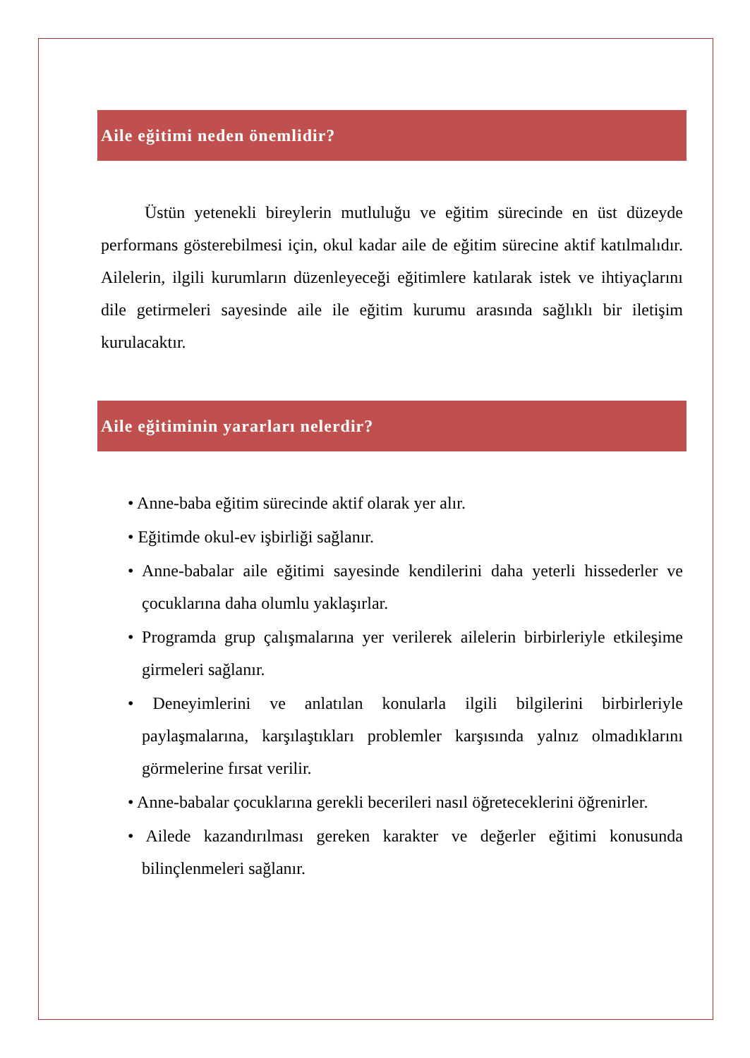Aile eğitimi neden önemlidir?
Üstün yetenekli bireylerin mutluluğu ve eğitim sürecinde en üst düzeyde performans gösterebilmesi için, okul kadar aile de eğitim sürecine aktif katılmalıdır. Ailelerin, ilgili kurumların düzenleyeceği eğitimlere katılarak istek ve ihtiyaçlarını dile getirmeleri sayesinde aile ile eğitim kurumu arasında sağlıklı bir iletişim kurulacaktır.
Aile eğitiminin yararları nelerdir?
• Anne-baba eğitim sürecinde aktif olarak yer alır.
• Eğitimde okul-ev işbirliği sağlanır.
• Anne-babalar aile eğitimi sayesinde kendilerini daha yeterli hissederler ve çocuklarına daha olumlu yaklaşırlar.
• Programda grup çalışmalarına yer verilerek ailelerin birbirleriyle etkileşime girmeleri sağlanır.
• Deneyimlerini ve anlatılan konularla ilgili bilgilerini birbirleriyle paylaşmalarına, karşılaştıkları problemler karşısında yalnız olmadıklarını görmelerine fırsat verilir.
• Anne-babalar çocuklarına gerekli becerileri nasıl öğreteceklerini öğrenirler.
• Ailede kazandırılması gereken karakter ve değerler eğitimi konusunda bilinçlenmeleri sağlanır.